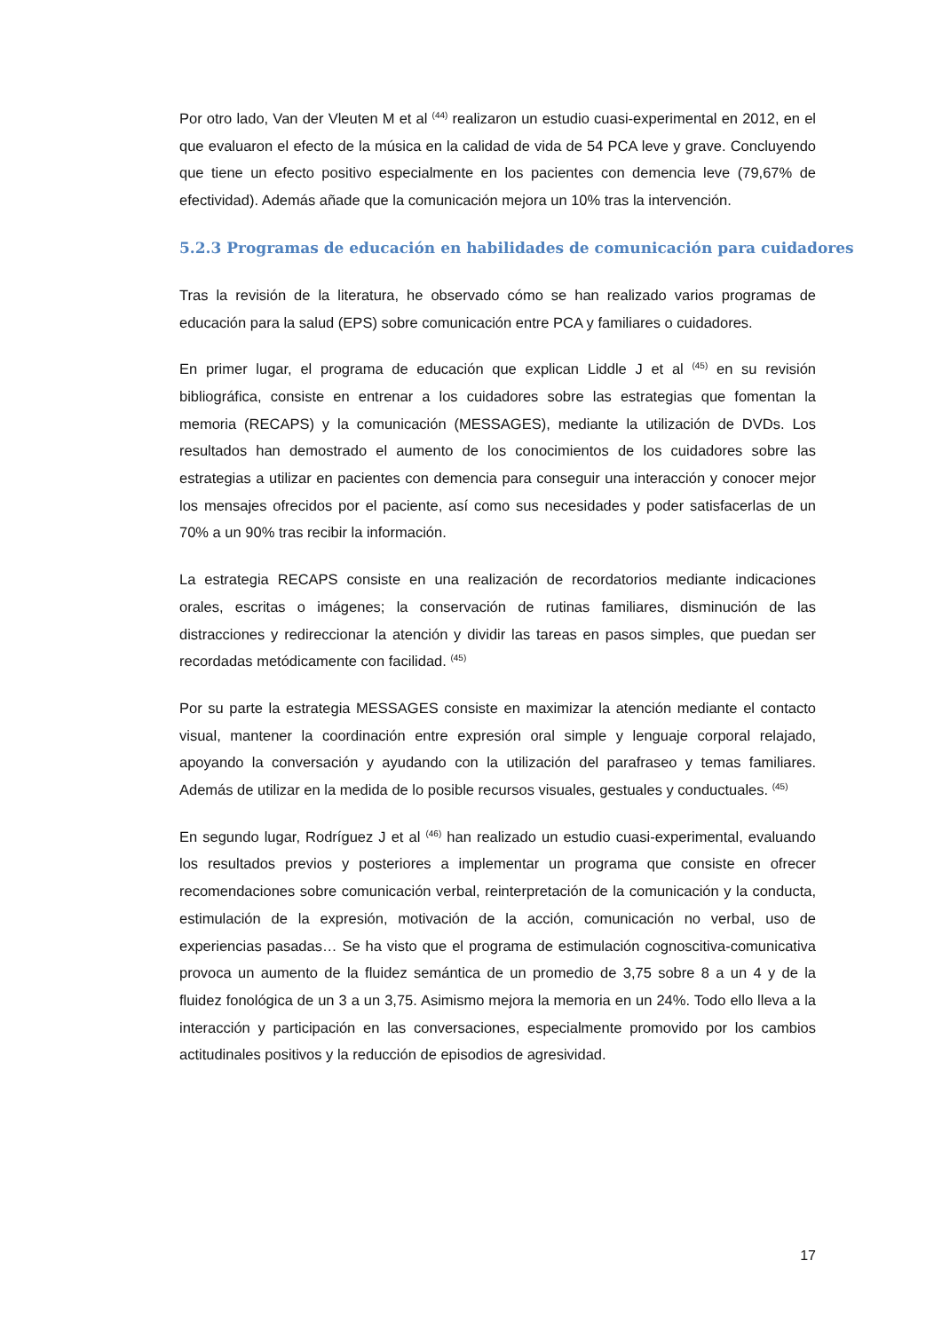Por otro lado, Van der Vleuten M et al <sup>(44)</sup> realizaron un estudio cuasi-experimental en 2012, en el que evaluaron el efecto de la música en la calidad de vida de 54 PCA leve y grave. Concluyendo que tiene un efecto positivo especialmente en los pacientes con demencia leve (79,67% de efectividad). Además añade que la comunicación mejora un 10% tras la intervención.
5.2.3 Programas de educación en habilidades de comunicación para cuidadores
Tras la revisión de la literatura, he observado cómo se han realizado varios programas de educación para la salud (EPS) sobre comunicación entre PCA y familiares o cuidadores.
En primer lugar, el programa de educación que explican Liddle J et al <sup>(45)</sup> en su revisión bibliográfica, consiste en entrenar a los cuidadores sobre las estrategias que fomentan la memoria (RECAPS) y la comunicación (MESSAGES), mediante la utilización de DVDs. Los resultados han demostrado el aumento de los conocimientos de los cuidadores sobre las estrategias a utilizar en pacientes con demencia para conseguir una interacción y conocer mejor los mensajes ofrecidos por el paciente, así como sus necesidades y poder satisfacerlas de un 70% a un 90% tras recibir la información.
La estrategia RECAPS consiste en una realización de recordatorios mediante indicaciones orales, escritas o imágenes; la conservación de rutinas familiares, disminución de las distracciones y redireccionar la atención y dividir las tareas en pasos simples, que puedan ser recordadas metódicamente con facilidad. <sup>(45)</sup>
Por su parte la estrategia MESSAGES consiste en maximizar la atención mediante el contacto visual, mantener la coordinación entre expresión oral simple y lenguaje corporal relajado, apoyando la conversación y ayudando con la utilización del parafraseo y temas familiares. Además de utilizar en la medida de lo posible recursos visuales, gestuales y conductuales. <sup>(45)</sup>
En segundo lugar, Rodríguez J et al <sup>(46)</sup> han realizado un estudio cuasi-experimental, evaluando los resultados previos y posteriores a implementar un programa que consiste en ofrecer recomendaciones sobre comunicación verbal, reinterpretación de la comunicación y la conducta, estimulación de la expresión, motivación de la acción, comunicación no verbal, uso de experiencias pasadas… Se ha visto que el programa de estimulación cognoscitiva-comunicativa provoca un aumento de la fluidez semántica de un promedio de 3,75 sobre 8 a un 4 y de la fluidez fonológica de un 3 a un 3,75. Asimismo mejora la memoria en un 24%. Todo ello lleva a la interacción y participación en las conversaciones, especialmente promovido por los cambios actitudinales positivos y la reducción de episodios de agresividad.
17